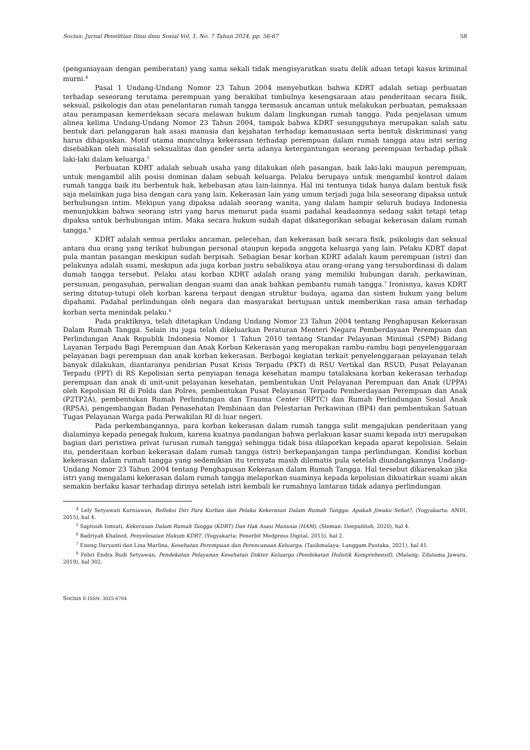Socius: Jurnal Penelitian Ilmu-ilmu Sosial Vol. 1, No. 7 Tahun 2024, pp. 56-67 58
(penganiayaan dengan pemberatan) yang sama sekali tidak mengisyaratkan suatu delik aduan tetapi kasus kriminal murni.<sup>4</sup>
Pasal 1 Undang-Undang Nomor 23 Tahun 2004 menyebutkan bahwa KDRT adalah setiap perbuatan terhadap seseorang terutama perempuan yang berakibat timbulnya kesengsaraan atau penderitaan secara fisik, seksual, psikologis dan atau penelantaran rumah tangga termasuk ancaman untuk melakukan perbuatan, pemaksaan atau perampasan kemerdekaan secara melawan hukum dalam lingkungan rumah tangga. Pada penjelasan umum alinea kelima Undang-Undang Nomor 23 Tahun 2004, tampak bahwa KDRT sesungguhnya merupakan salah satu bentuk dari pelanggaran hak asasi manusia dan kejahatan terhadap kemanusiaan serta bentuk diskriminasi yang harus dihapuskan. Motif utama munculnya kekerasan terhadap perempuan dalam rumah tangga atau istri sering disebabkan oleh masalah seksualitas dan gender serta adanya ketergantungan seorang perempuan terhadap pihak laki-laki dalam keluarga.<sup>5</sup>
Perbuatan KDRT adalah sebuah usaha yang dilakukan oleh pasangan, baik laki-laki maupun perempuan, untuk mengambil alih posisi dominan dalam sebuah keluarga. Pelaku berupaya untuk mengambil kontrol dalam rumah tangga baik itu berbentuk hak, kebebasan atau lain-lainnya. Hal ini tentunya tidak hanya dalam bentuk fisik saja melainkan juga bisa dengan cara yang lain. Kekerasan lain yang umum terjadi juga bila seseorang dipaksa untuk berhubungan intim. Mekipun yang dipaksa adalah seorang wanita, yang dalam hampir seluruh budaya Indonesia menunjukkan bahwa seorang istri yang harus menurut pada suami padahal keadaannya sedang sakit tetapi tetap dipaksa untuk berhubungan intim. Maka secara hukum sudah dapat dikategorikan sebagai kekerasan dalam rumah tangga.<sup>6</sup>
KDRT adalah semua perilaku ancaman, pelecehan, dan kekerasan baik secara fisik, psikologis dan seksual antara dua orang yang terikat hubungan personal ataupun kepada anggota keluarga yang lain. Pelaku KDRT dapat pula mantan pasangan meskipun sudah berpisah. Sebagian besar korban KDRT adalah kaum perempuan (istri) dan pelakunya adalah suami, meskipun ada juga korban justru sebaliknya atau orang-orang yang tersubordinasi di dalam dumah tangga tersebut. Pelaku atau korban KDRT adalah orang yang memiliki hubungan darah, perkawinan, persusuan, pengasuhan, perwalian dengan suami dan anak bahkan pembantu rumah tangga.<sup>7</sup> Ironisnya, kasus KDRT sering ditutup-tutupi oleh korban karena terpaut dengan struktur budaya, agama dan sistem hukum yang belum dipahami. Padahal perlindungan oleh negara dan masyarakat bertujuan untuk memberikan rasa aman terhadap korban serta menindak pelaku.<sup>8</sup>
Pada praktiknya, telah ditetapkan Undang Undang Nomor 23 Tahun 2004 tentang Penghapusan Kekerasan Dalam Rumah Tangga. Selain itu juga telah dikeluarkan Peraturan Menteri Negara Pemberdayaan Perempuan dan Perlindungan Anak Republik Indonesia Nomor 1 Tahun 2010 tentang Standar Pelayanan Minimal (SPM) Bidang Layanan Terpadu Bagi Perempuan dan Anak Korban Kekerasan yang merupakan rambu-rambu bagi penyelenggaraan pelayanan bagi perempuan dan anak korban kekerasan. Berbagai kegiatan terkait penyelenggaraan pelayanan telah banyak dilakukan, diantaranya pendirian Pusat Krisis Terpadu (PKT) di RSU Vertikal dan RSUD, Pusat Pelayanan Terpadu (PPT) di RS Kepolisian serta penyiapan tenaga kesehatan mampu tatalaksana korban kekerasan terhadap perempuan dan anak di unit-unit pelayanan kesehatan, pembentukan Unit Pelayanan Perempuan dan Anak (UPPA) oleh Kepolisian RI di Polda dan Polres, pembentukan Pusat Pelayanan Terpadu Pemberdayaan Perempuan dan Anak (P2TP2A), pembentukan Rumah Perlindungan dan Trauma Center (RPTC) dan Rumah Perlindungan Sosial Anak (RPSA), pengembangan Badan Penasehatan Pembinaan dan Pelestarian Perkawinan (BP4) dan pembentukan Satuan Tugas Pelayanan Warga pada Perwakilan RI di luar negeri.
Pada perkembangannya, para korban kekerasan dalam rumah tangga sulit mengajukan penderitaan yang dialaminya kepada penegak hukum, karena kuatnya pandangan bahwa perlakuan kasar suami kepada istri merupakan bagian dari peristiwa privat (urusan rumah tangga) sehingga tidak bisa dilaporkan kepada aparat kepolisian. Selain itu, penderitaan korban kekerasan dalam rumah tangga (istri) berkepanjangan tanpa perlindungan. Kondisi korban kekerasan dalam rumah tangga yang sedemikian itu ternyata masih dilematis pula setelah diundangkannya Undang-Undang Nomor 23 Tahun 2004 tentang Penghapusan Kekerasan dalam Rumah Tangga. Hal tersebut dikarenakan jika istri yang mengalami kekerasan dalam rumah tangga melaporkan suaminya kepada kepolisian dikuatirkan suami akan semakin berlaku kasar terhadap dirinya setelah istri kembali ke rumahnya lantaran tidak adanya perlindungan
<sup>4</sup> Lely Setyawati Kurniawan, Refleksi Diri Para Korban dan Pelaku Kekerasan Dalam Rumah Tangga: Apakah Jiwaku Sehat?, (Yogyakarta: ANDI, 2015), hal 4.
<sup>5</sup> Saptosih Ismiati, Kekerasan Dalam Rumah Tangga (KDRT) Dan Hak Asasi Manusia (HAM), (Sleman: Deepublish, 2020), hal 4.
<sup>6</sup> Badriyah Khaleed, Penyelesaian Hukum KDRT, (Yogyakarta: Penerbit Medpress Digital, 2015), hal 2.
<sup>7</sup> Eneng Daryanti dan Lina Marlina, Kesehatan Perempuan dan Perencanaan Keluarga, (Tasikmalaya: Langgam Pustaka, 2021), hal 41.
<sup>8</sup> Febri Endra Budi Setyawan, Pendekatan Pelayanan Kesehatan Dokter Keluarga (Pendekatan Holistik Komprehensif), (Malang: Zifatama Jawara, 2019), hal 302.
Socius E-ISSN: 3025-6704